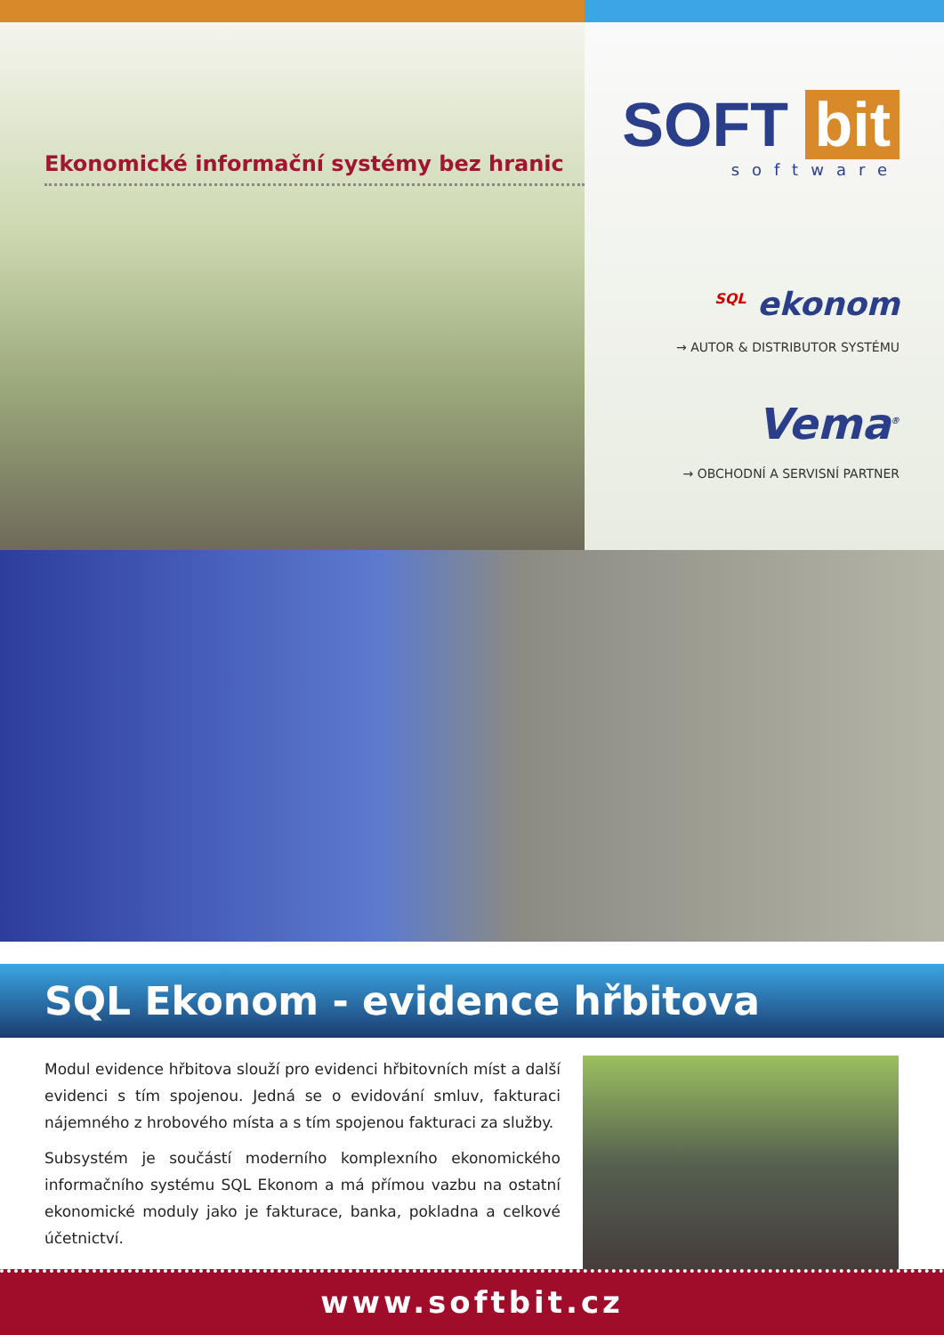Ekonomické informační systémy bez hranic
SOFT bit
software
<sup>SQL</sup> ekonom
→ AUTOR & DISTRIBUTOR SYSTÉMU
Vema<sup>®</sup>
→ OBCHODNÍ A SERVISNÍ PARTNER
SQL Ekonom - evidence hřbitova
Modul evidence hřbitova slouží pro evidenci hřbitovních míst a další evidenci s tím spojenou. Jedná se o evidování smluv, fakturaci nájemného z hrobového místa a s tím spojenou fakturaci za služby.
Subsystém je součástí moderního komplexního ekonomického informačního systému SQL Ekonom a má přímou vazbu na ostatní ekonomické moduly jako je fakturace, banka, pokladna a celkové účetnictví.
www.softbit.cz